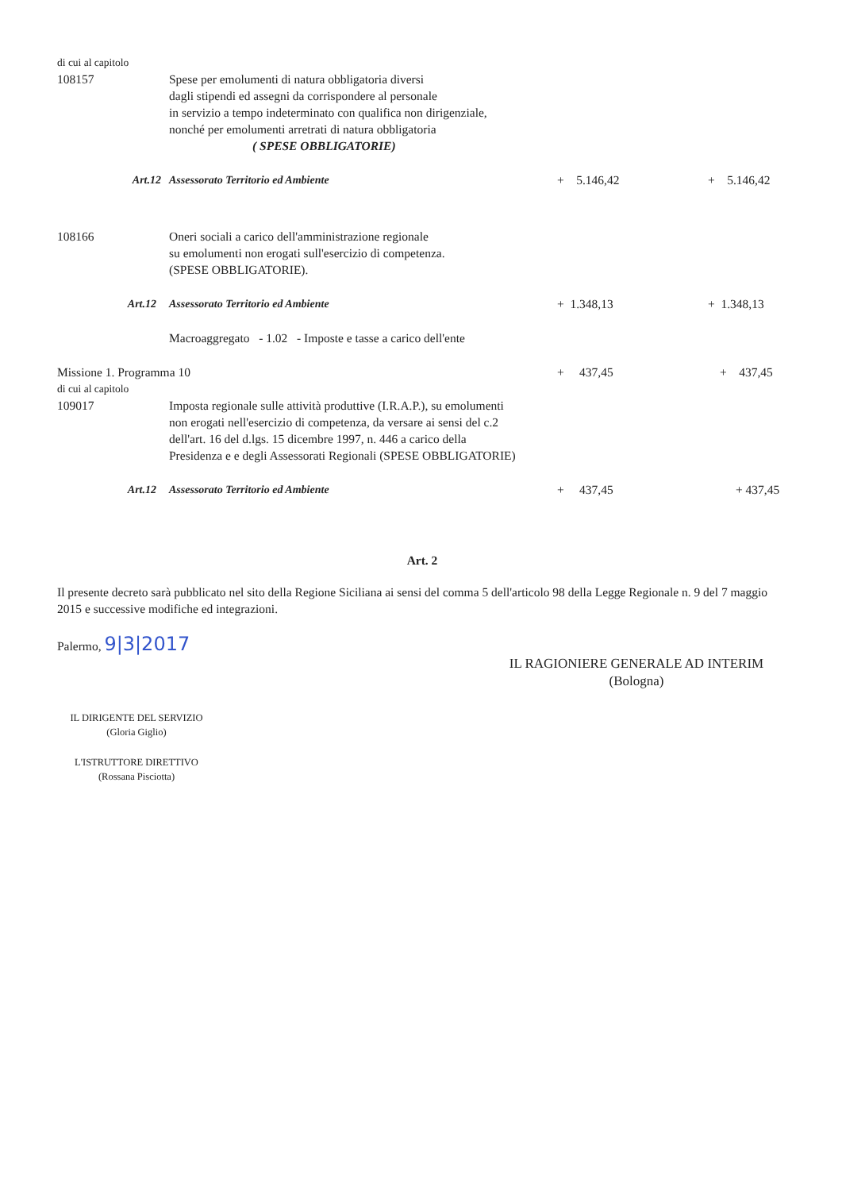| di cui al capitolo | | | |
| 108157 | Spese per emolumenti di natura obbligatoria diversi dagli stipendi ed assegni da corrispondere al personale in servizio a tempo indeterminato con qualifica non dirigenziale, nonché per emolumenti arretrati di natura obbligatoria ( SPESE OBBLIGATORIE) | | |
| Art.12 | Assessorato Territorio ed Ambiente | + 5.146,42 | + 5.146,42 |
| 108166 | Oneri sociali a carico dell'amministrazione regionale su emolumenti non erogati sull'esercizio di competenza. (SPESE OBBLIGATORIE). | | |
| Art.12 | Assessorato Territorio ed Ambiente | + 1.348,13 | + 1.348,13 |
| | Macroaggregato - 1.02 - Imposte e tasse a carico dell'ente | | |
| Missione 1. Programma 10 | | + 437,45 | + 437,45 |
| di cui al capitolo | | | |
| 109017 | Imposta regionale sulle attività produttive (I.R.A.P.), su emolumenti non erogati nell'esercizio di competenza, da versare ai sensi del c.2 dell'art. 16 del d.lgs. 15 dicembre 1997, n. 446 a carico della Presidenza e e degli Assessorati Regionali (SPESE OBBLIGATORIE) | | |
| Art.12 | Assessorato Territorio ed Ambiente | + 437,45 | + 437,45 |
Art. 2
Il presente decreto sarà pubblicato nel sito della Regione Siciliana ai sensi del comma 5 dell'articolo 98 della Legge Regionale n. 9 del 7 maggio 2015 e successive modifiche ed integrazioni.
Palermo, 9|3|2017
IL DIRIGENTE DEL SERVIZIO
(Gloria Giglio)
L'ISTRUTTORE DIRETTIVO
(Rossana Pisciotta)
IL RAGIONIERE GENERALE AD INTERIM
(Bologna)